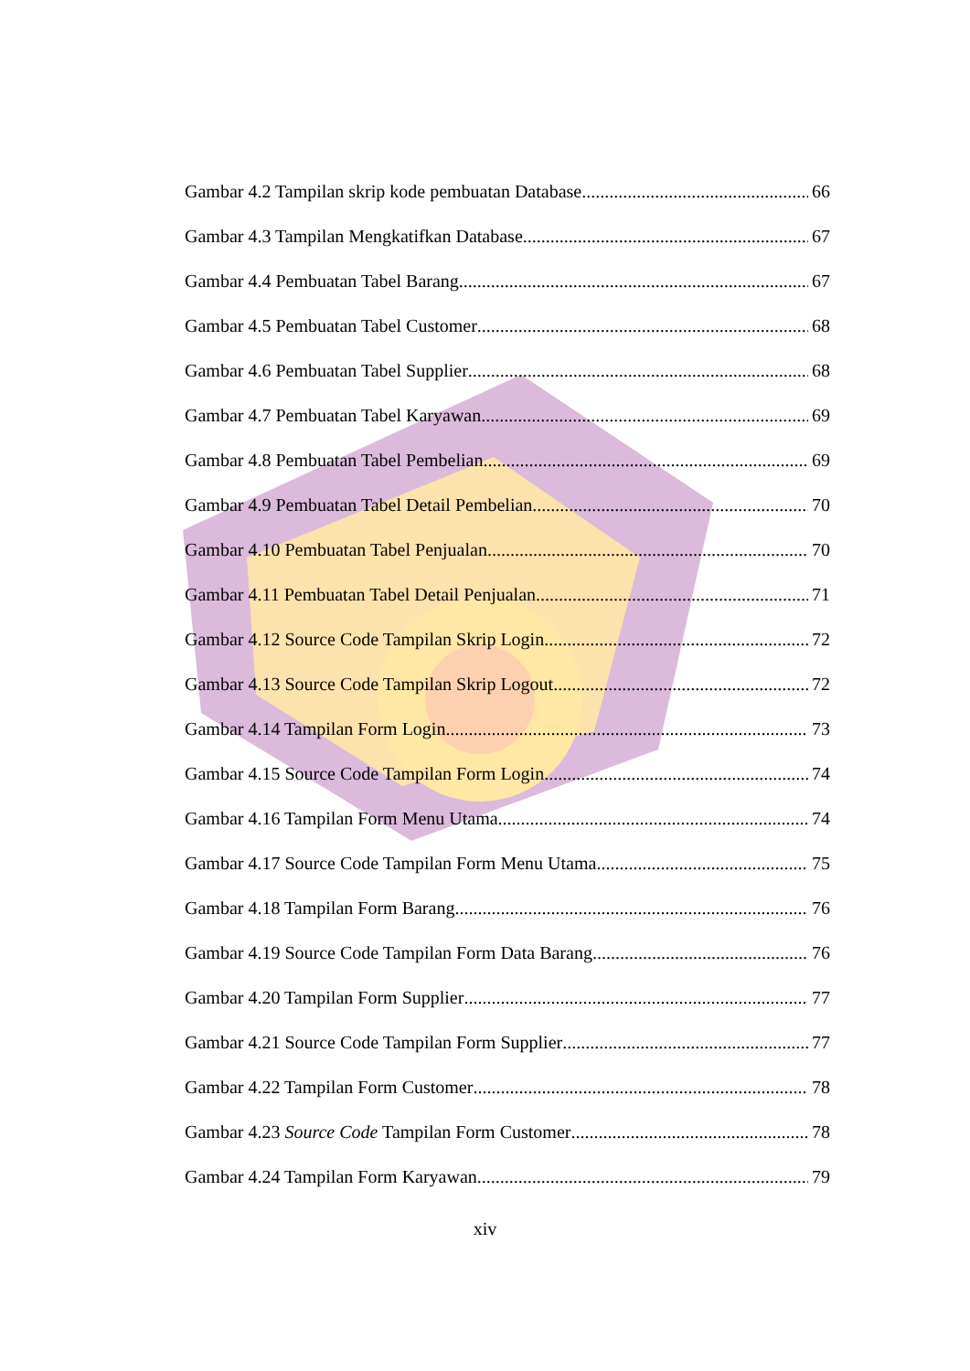Gambar 4.2 Tampilan skrip kode pembuatan Database 66
Gambar 4.3 Tampilan Mengkatifkan Database 67
Gambar 4.4 Pembuatan Tabel Barang 67
Gambar 4.5 Pembuatan Tabel Customer 68
Gambar 4.6 Pembuatan Tabel Supplier 68
Gambar 4.7 Pembuatan Tabel Karyawan 69
Gambar 4.8 Pembuatan Tabel Pembelian 69
Gambar 4.9 Pembuatan Tabel Detail Pembelian 70
Gambar 4.10 Pembuatan Tabel Penjualan 70
Gambar 4.11 Pembuatan Tabel Detail Penjualan 71
Gambar 4.12 Source Code Tampilan Skrip Login 72
Gambar 4.13 Source Code Tampilan Skrip Logout 72
Gambar 4.14 Tampilan Form Login 73
Gambar 4.15 Source Code Tampilan Form Login 74
Gambar 4.16 Tampilan Form Menu Utama 74
Gambar 4.17 Source Code Tampilan Form Menu Utama 75
Gambar 4.18 Tampilan Form Barang 76
Gambar 4.19 Source Code Tampilan Form Data Barang 76
Gambar 4.20 Tampilan Form Supplier 77
Gambar 4.21 Source Code Tampilan Form Supplier 77
Gambar 4.22 Tampilan Form Customer 78
Gambar 4.23 Source Code Tampilan Form Customer 78
Gambar 4.24 Tampilan Form Karyawan 79
xiv